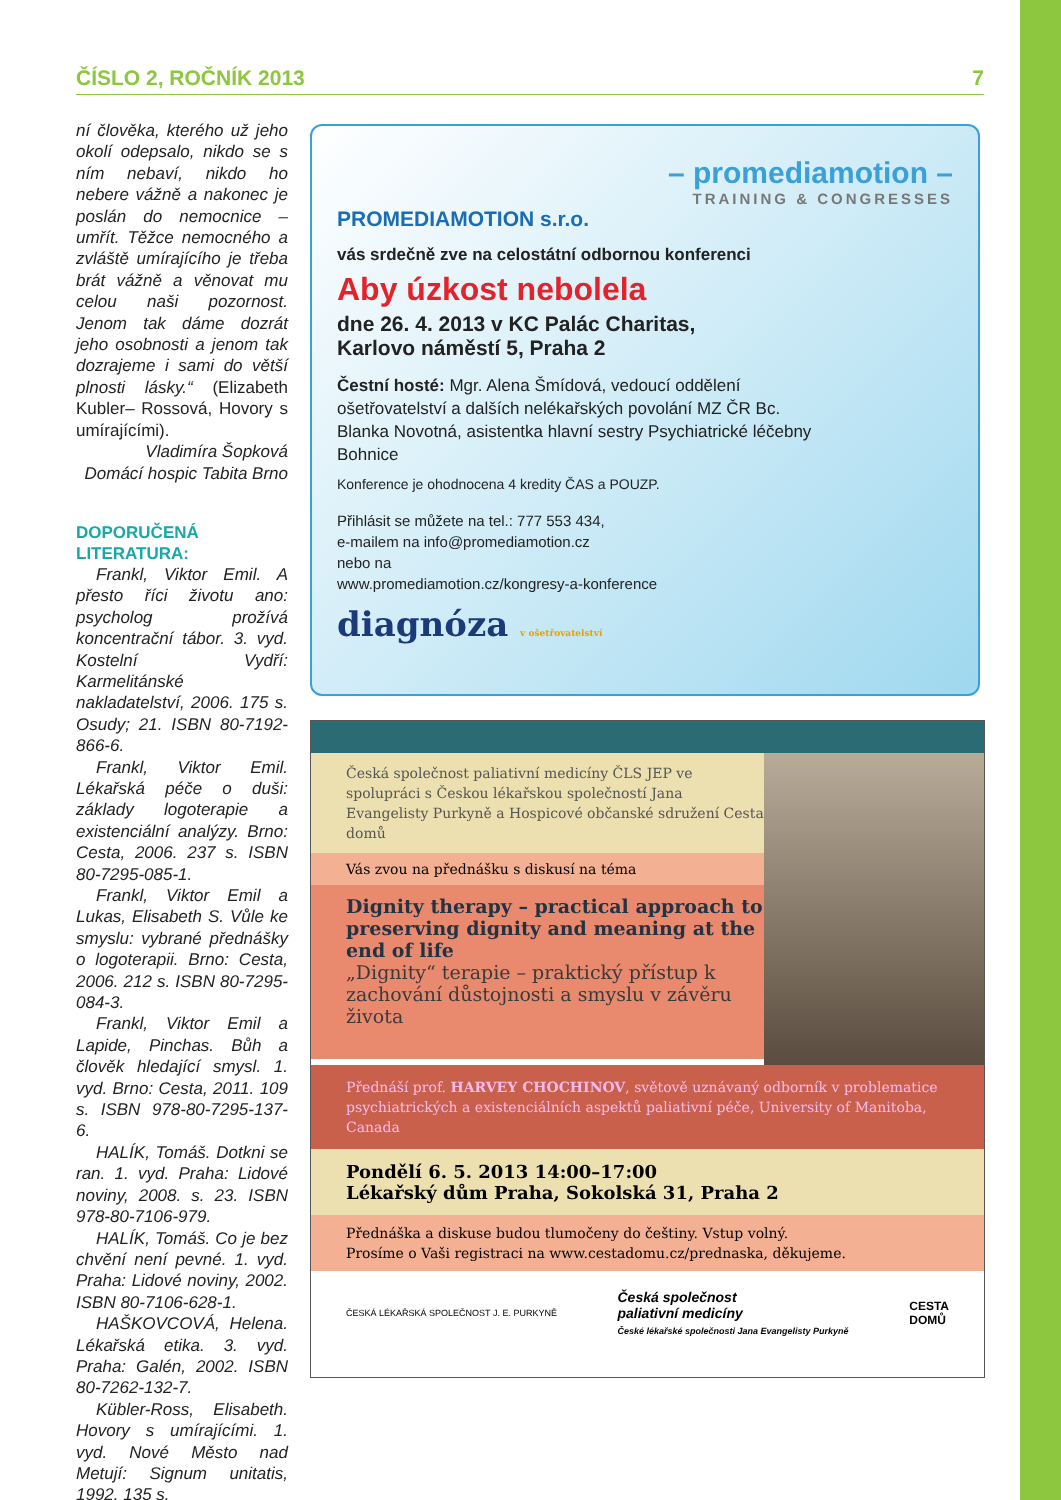ČÍSLO 2, ROČNÍK 2013 7
ní člověka, kterého už jeho okolí odepsalo, nikdo se s ním nebaví, nikdo ho nebere vážně a nakonec je poslán do nemocnice – umřít. Těžce nemocného a zvláště umírajícího je třeba brát vážně a věnovat mu celou naši pozornost. Jenom tak dáme dozrát jeho osobnosti a jenom tak dozrajeme i sami do větší plnosti lásky.“ (Elizabeth Kubler– Rossová, Hovory s umírajícími).
Vladimíra Šopková
Domácí hospic Tabita Brno
DOPORUČENÁ LITERATURA:
Frankl, Viktor Emil. A přesto říci životu ano: psycholog prožívá koncentrační tábor. 3. vyd. Kostelní Vydří: Karmelitánské nakladatelství, 2006. 175 s. Osudy; 21. ISBN 80-7192-866-6.
Frankl, Viktor Emil. Lékařská péče o duši: základy logoterapie a existenciální analýzy. Brno: Cesta, 2006. 237 s. ISBN 80-7295-085-1.
Frankl, Viktor Emil a Lukas, Elisabeth S. Vůle ke smyslu: vybrané přednášky o logoterapii. Brno: Cesta, 2006. 212 s. ISBN 80-7295-084-3.
Frankl, Viktor Emil a Lapide, Pinchas. Bůh a člověk hledající smysl. 1. vyd. Brno: Cesta, 2011. 109 s. ISBN 978-80-7295-137-6.
HALÍK, Tomáš. Dotkni se ran. 1. vyd. Praha: Lidové noviny, 2008. s. 23. ISBN 978-80-7106-979.
HALÍK, Tomáš. Co je bez chvění není pevné. 1. vyd. Praha: Lidové noviny, 2002. ISBN 80-7106-628-1.
HAŠKOVCOVÁ, Helena. Lékařská etika. 3. vyd. Praha: Galén, 2002. ISBN 80-7262-132-7.
Kübler-Ross, Elisabeth. Hovory s umírajícími. 1. vyd. Nové Město nad Metují: Signum unitatis, 1992. 135 s.
– promediamotion –
TRAINING & CONGRESSES
PROMEDIAMOTION s.r.o.
vás srdečně zve na celostátní odbornou konferenci
Aby úzkost nebolela
dne 26. 4. 2013 v KC Palác Charitas,
Karlovo náměstí 5, Praha 2
Čestní hosté: Mgr. Alena Šmídová, vedoucí oddělení ošetřovatelství a dalších nelékařských povolání MZ ČR Bc. Blanka Novotná, asistentka hlavní sestry Psychiatrické léčebny Bohnice
Konference je ohodnocena 4 kredity ČAS a POUZP.
Přihlásit se můžete na tel.: 777 553 434,
e-mailem na info@promediamotion.cz
nebo na
www.promediamotion.cz/kongresy-a-konference
diagnóza v ošetřovatelství
Česká společnost paliativní medicíny ČLS JEP ve spolupráci s Českou lékařskou společností Jana Evangelisty Purkyně a Hospicové občanské sdružení Cesta domů
Vás zvou na přednášku s diskusí na téma
Dignity therapy – practical approach to preserving dignity and meaning at the end of life
„Dignity“ terapie – praktický přístup k zachování důstojnosti a smyslu v závěru života
Přednáší prof. HARVEY CHOCHINOV, světově uznávaný odborník v problematice psychiatrických a existenciálních aspektů paliativní péče, University of Manitoba, Canada
Pondělí 6. 5. 2013 14:00–17:00
Lékařský dům Praha, Sokolská 31, Praha 2
Přednáška a diskuse budou tlumočeny do češtiny. Vstup volný.
Prosíme o Vaši registraci na www.cestadomu.cz/prednaska, děkujeme.
ČESKÁ LÉKAŘSKÁ SPOLEČNOST J. E. PURKYNĚ Česká společnost
paliativní medicíny
České lékařské společnosti Jana Evangelisty Purkyně CESTA
DOMŮ